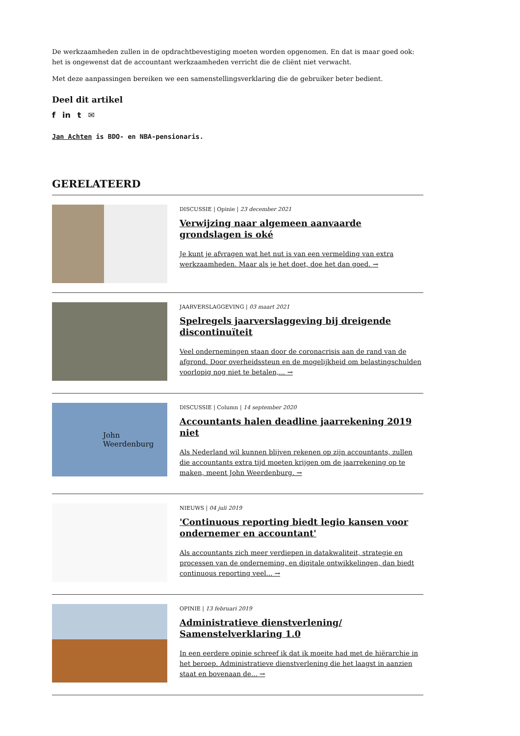De werkzaamheden zullen in de opdrachtbevestiging moeten worden opgenomen. En dat is maar goed ook: het is ongewenst dat de accountant werkzaamheden verricht die de cliënt niet verwacht.
Met deze aanpassingen bereiken we een samenstellingsverklaring die de gebruiker beter bedient.
Deel dit artikel
f in t ✉
Jan Achten is BDO- en NBA-pensionaris.
GERELATEERD
DISCUSSIE | Opinie | 23 december 2021
Verwijzing naar algemeen aanvaarde grondslagen is oké
Je kunt je afvragen wat het nut is van een vermelding van extra werkzaamheden. Maar als je het doet, doe het dan goed. →
JAARVERSLAGGEVING | 03 maart 2021
Spelregels jaarverslaggeving bij dreigende discontinuïteit
Veel ondernemingen staan door de coronacrisis aan de rand van de afgrond. Door overheidssteun en de mogelijkheid om belastingschulden voorlopig nog niet te betalen,... →
John
Weerdenburg
DISCUSSIE | Column | 14 september 2020
Accountants halen deadline jaarrekening 2019 niet
Als Nederland wil kunnen blijven rekenen op zijn accountants, zullen die accountants extra tijd moeten krijgen om de jaarrekening op te maken, meent John Weerdenburg. →
NIEUWS | 04 juli 2019
'Continuous reporting biedt legio kansen voor ondernemer en accountant'
Als accountants zich meer verdiepen in datakwaliteit, strategie en processen van de onderneming, en digitale ontwikkelingen, dan biedt continuous reporting veel... →
OPINIE | 13 februari 2019
Administratieve dienstverlening/ Samenstelverklaring 1.0
In een eerdere opinie schreef ik dat ik moeite had met de hiërarchie in het beroep. Administratieve dienstverlening die het laagst in aanzien staat en bovenaan de... →